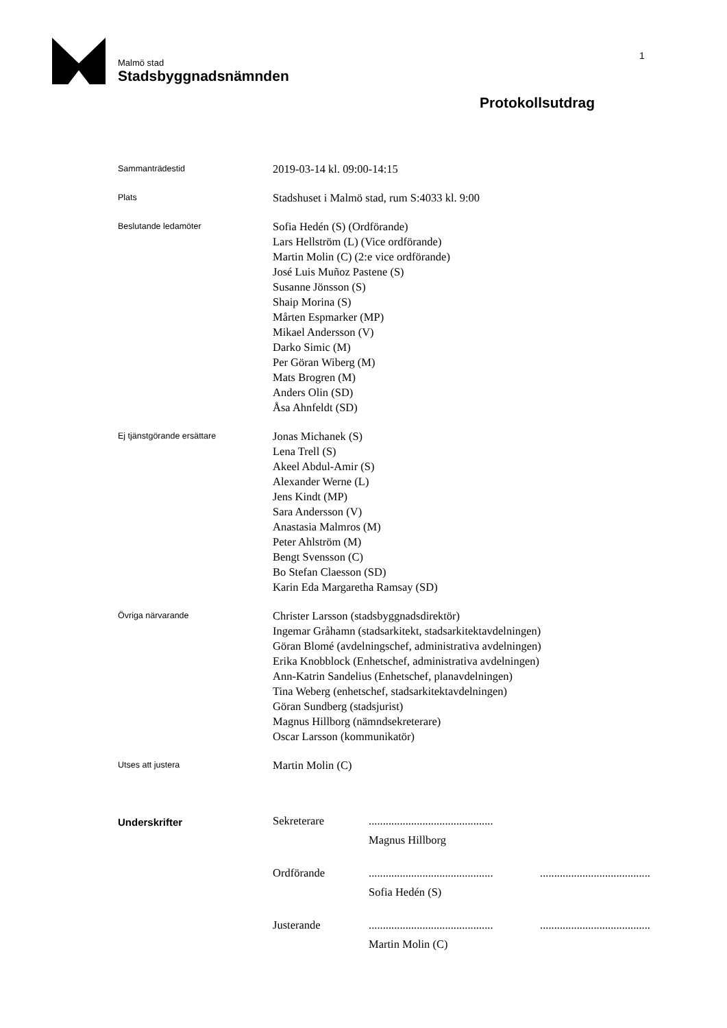Malmö stad
Stadsbyggnadsnämnden
1
Protokollsutdrag
Sammanträdestid
2019-03-14 kl. 09:00-14:15
Plats
Stadshuset i Malmö stad, rum S:4033 kl. 9:00
Beslutande ledamöter
Sofia Hedén (S) (Ordförande)
Lars Hellström (L) (Vice ordförande)
Martin Molin (C) (2:e vice ordförande)
José Luis Muñoz Pastene (S)
Susanne Jönsson (S)
Shaip Morina (S)
Mårten Espmarker (MP)
Mikael Andersson (V)
Darko Simic (M)
Per Göran Wiberg (M)
Mats Brogren (M)
Anders Olin (SD)
Åsa Ahnfeldt (SD)
Ej tjänstgörande ersättare
Jonas Michanek (S)
Lena Trell (S)
Akeel Abdul-Amir (S)
Alexander Werne (L)
Jens Kindt (MP)
Sara Andersson (V)
Anastasia Malmros (M)
Peter Ahlström (M)
Bengt Svensson (C)
Bo Stefan Claesson (SD)
Karin Eda Margaretha Ramsay (SD)
Övriga närvarande
Christer Larsson (stadsbyggnadsdirektör)
Ingemar Gråhamn (stadsarkitekt, stadsarkitektavdelningen)
Göran Blomé (avdelningschef, administrativa avdelningen)
Erika Knobblock (Enhetschef, administrativa avdelningen)
Ann-Katrin Sandelius (Enhetschef, planavdelningen)
Tina Weberg (enhetschef, stadsarkitektavdelningen)
Göran Sundberg (stadsjurist)
Magnus Hillborg (nämndsekreterare)
Oscar Larsson (kommunikatör)
Utses att justera
Martin Molin (C)
Underskrifter
Sekreterare
............................................
Magnus Hillborg
Ordförande
............................................
.......................................
Sofia Hedén (S)
Justerande
............................................
.......................................
Martin Molin (C)